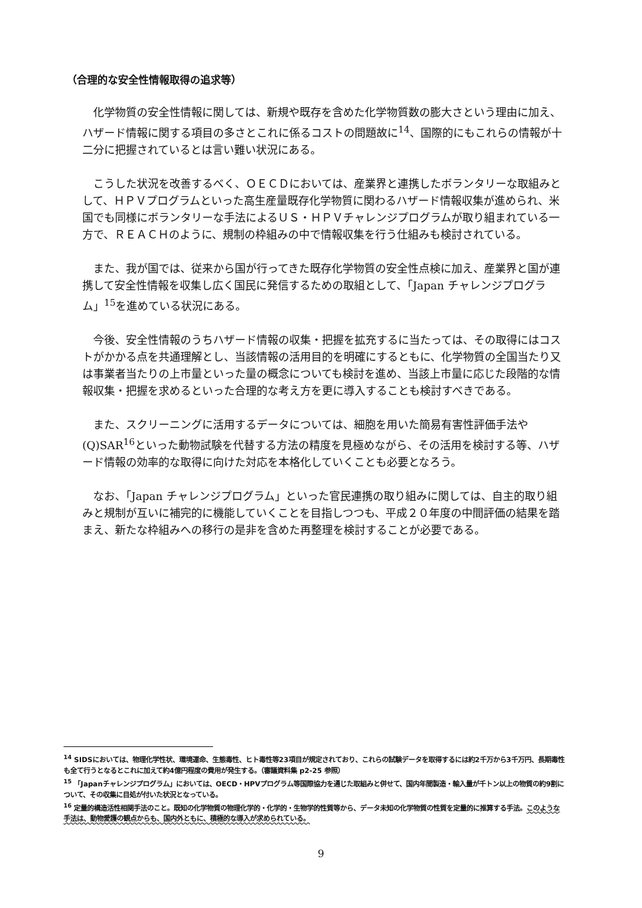（合理的な安全性情報取得の追求等）
化学物質の安全性情報に関しては、新規や既存を含めた化学物質数の膨大さという理由に加え、ハザード情報に関する項目の多さとこれに係るコストの問題故に<sup>14</sup>、国際的にもこれらの情報が十二分に把握されているとは言い難い状況にある。
こうした状況を改善するべく、ＯＥＣＤにおいては、産業界と連携したボランタリーな取組みとして、ＨＰＶプログラムといった高生産量既存化学物質に関わるハザード情報収集が進められ、米国でも同様にボランタリーな手法によるＵＳ・ＨＰＶチャレンジプログラムが取り組まれている一方で、ＲＥＡＣＨのように、規制の枠組みの中で情報収集を行う仕組みも検討されている。
また、我が国では、従来から国が行ってきた既存化学物質の安全性点検に加え、産業界と国が連携して安全性情報を収集し広く国民に発信するための取組として、「Japan チャレンジプログラム」<sup>15</sup>を進めている状況にある。
今後、安全性情報のうちハザード情報の収集・把握を拡充するに当たっては、その取得にはコストがかかる点を共通理解とし、当該情報の活用目的を明確にするともに、化学物質の全国当たり又は事業者当たりの上市量といった量の概念についても検討を進め、当該上市量に応じた段階的な情報収集・把握を求めるといった合理的な考え方を更に導入することも検討すべきである。
また、スクリーニングに活用するデータについては、細胞を用いた簡易有害性評価手法や(Q)SAR<sup>16</sup>といった動物試験を代替する方法の精度を見極めながら、その活用を検討する等、ハザード情報の効率的な取得に向けた対応を本格化していくことも必要となろう。
なお、「Japan チャレンジプログラム」といった官民連携の取り組みに関しては、自主的取り組みと規制が互いに補完的に機能していくことを目指しつつも、平成２０年度の中間評価の結果を踏まえ、新たな枠組みへの移行の是非を含めた再整理を検討することが必要である。
<sup>14</sup> SIDSにおいては、物理化学性状、環境運命、生態毒性、ヒト毒性等23項目が規定されており、これらの試験データを取得するには約2千万から3千万円、長期毒性も全て行うとなるとこれに加えて約4億円程度の費用が発生する。（審議資料集 p2-25 参照）
<sup>15</sup> 「Japanチャレンジプログラム」においては、OECD・HPVプログラム等国際協力を通じた取組みと併せて、国内年間製造・輸入量が千トン以上の物質の約9割について、その収集に目処が付いた状況となっている。
<sup>16</sup> 定量的構造活性相関手法のこと。既知の化学物質の物理化学的・化学的・生物学的性質等から、データ未知の化学物質の性質を定量的に推算する手法。このような手法は、動物愛護の観点からも、国内外ともに、積極的な導入が求められている。
9